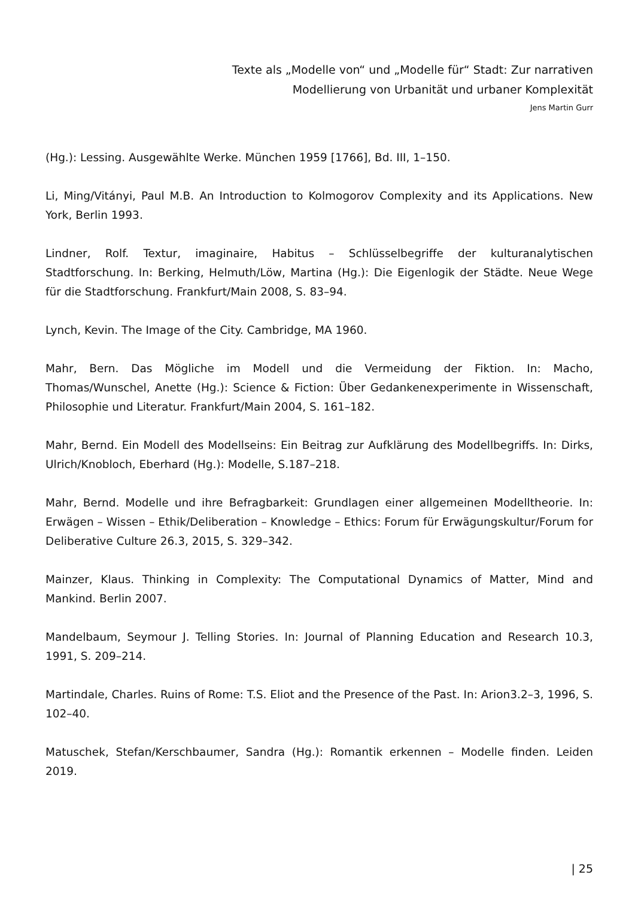Texte als „Modelle von“ und „Modelle für“ Stadt: Zur narrativen
Modellierung von Urbanität und urbaner Komplexität
Jens Martin Gurr
(Hg.): Lessing. Ausgewählte Werke. München 1959 [1766], Bd. III, 1–150.
Li, Ming/Vitányi, Paul M.B. An Introduction to Kolmogorov Complexity and its Applications. New York, Berlin 1993.
Lindner, Rolf. Textur, imaginaire, Habitus – Schlüsselbegriffe der kulturanalytischen Stadtforschung. In: Berking, Helmuth/Löw, Martina (Hg.): Die Eigenlogik der Städte. Neue Wege für die Stadtforschung. Frankfurt/Main 2008, S. 83–94.
Lynch, Kevin. The Image of the City. Cambridge, MA 1960.
Mahr, Bern. Das Mögliche im Modell und die Vermeidung der Fiktion. In: Macho, Thomas/Wunschel, Anette (Hg.): Science & Fiction: Über Gedankenexperimente in Wissenschaft, Philosophie und Literatur. Frankfurt/Main 2004, S. 161–182.
Mahr, Bernd. Ein Modell des Modellseins: Ein Beitrag zur Aufklärung des Modellbegriffs. In: Dirks, Ulrich/Knobloch, Eberhard (Hg.): Modelle, S.187–218.
Mahr, Bernd. Modelle und ihre Befragbarkeit: Grundlagen einer allgemeinen Modelltheorie. In: Erwägen – Wissen – Ethik/Deliberation – Knowledge – Ethics: Forum für Erwägungskultur/Forum for Deliberative Culture 26.3, 2015, S. 329–342.
Mainzer, Klaus. Thinking in Complexity: The Computational Dynamics of Matter, Mind and Mankind. Berlin 2007.
Mandelbaum, Seymour J. Telling Stories. In: Journal of Planning Education and Research 10.3, 1991, S. 209–214.
Martindale, Charles. Ruins of Rome: T.S. Eliot and the Presence of the Past. In: Arion3.2–3, 1996, S. 102–40.
Matuschek, Stefan/Kerschbaumer, Sandra (Hg.): Romantik erkennen – Modelle finden. Leiden 2019.
| 25